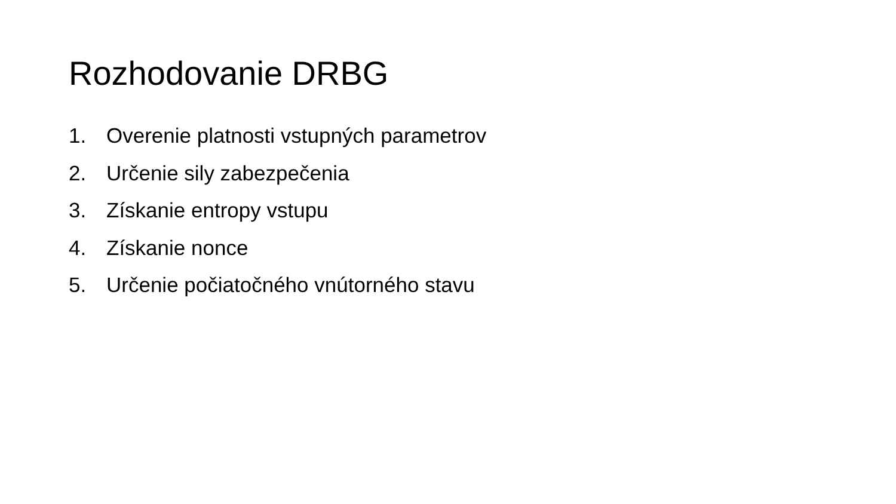Rozhodovanie DRBG
1. Overenie platnosti vstupných parametrov
2. Určenie sily zabezpečenia
3. Získanie entropy vstupu
4. Získanie nonce
5. Určenie počiatočného vnútorného stavu